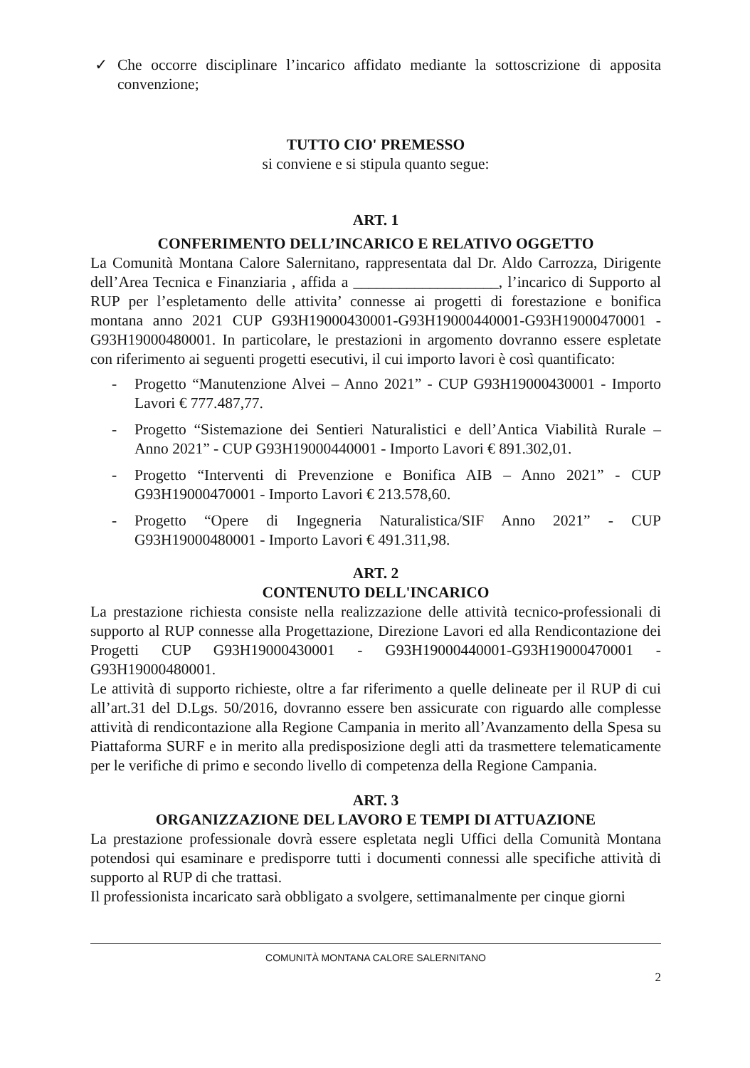✓ Che occorre disciplinare l’incarico affidato mediante la sottoscrizione di apposita convenzione;
TUTTO CIO' PREMESSO
si conviene e si stipula quanto segue:
ART. 1
CONFERIMENTO DELL’INCARICO E RELATIVO OGGETTO
La Comunità Montana Calore Salernitano, rappresentata dal Dr. Aldo Carrozza, Dirigente dell’Area Tecnica e Finanziaria , affida a ___________________, l’incarico di Supporto al RUP per l’espletamento delle attivita’ connesse ai progetti di forestazione e bonifica montana anno 2021 CUP G93H19000430001-G93H19000440001-G93H19000470001 - G93H19000480001. In particolare, le prestazioni in argomento dovranno essere espletate con riferimento ai seguenti progetti esecutivi, il cui importo lavori è così quantificato:
- Progetto “Manutenzione Alvei – Anno 2021” - CUP G93H19000430001 - Importo Lavori € 777.487,77.
- Progetto “Sistemazione dei Sentieri Naturalistici e dell’Antica Viabilità Rurale – Anno 2021” - CUP G93H19000440001 - Importo Lavori € 891.302,01.
- Progetto “Interventi di Prevenzione e Bonifica AIB – Anno 2021” - CUP G93H19000470001 - Importo Lavori € 213.578,60.
- Progetto “Opere di Ingegneria Naturalistica/SIF Anno 2021” - CUP G93H19000480001 - Importo Lavori € 491.311,98.
ART. 2
CONTENUTO DELL'INCARICO
La prestazione richiesta consiste nella realizzazione delle attività tecnico-professionali di supporto al RUP connesse alla Progettazione, Direzione Lavori ed alla Rendicontazione dei Progetti CUP G93H19000430001 - G93H19000440001-G93H19000470001 - G93H19000480001.
Le attività di supporto richieste, oltre a far riferimento a quelle delineate per il RUP di cui all’art.31 del D.Lgs. 50/2016, dovranno essere ben assicurate con riguardo alle complesse attività di rendicontazione alla Regione Campania in merito all’Avanzamento della Spesa su Piattaforma SURF e in merito alla predisposizione degli atti da trasmettere telematicamente per le verifiche di primo e secondo livello di competenza della Regione Campania.
ART. 3
ORGANIZZAZIONE DEL LAVORO E TEMPI DI ATTUAZIONE
La prestazione professionale dovrà essere espletata negli Uffici della Comunità Montana potendosi qui esaminare e predisporre tutti i documenti connessi alle specifiche attività di supporto al RUP di che trattasi.
Il professionista incaricato sarà obbligato a svolgere, settimanalmente per cinque giorni
COMUNITÀ MONTANA CALORE SALERNITANO
2